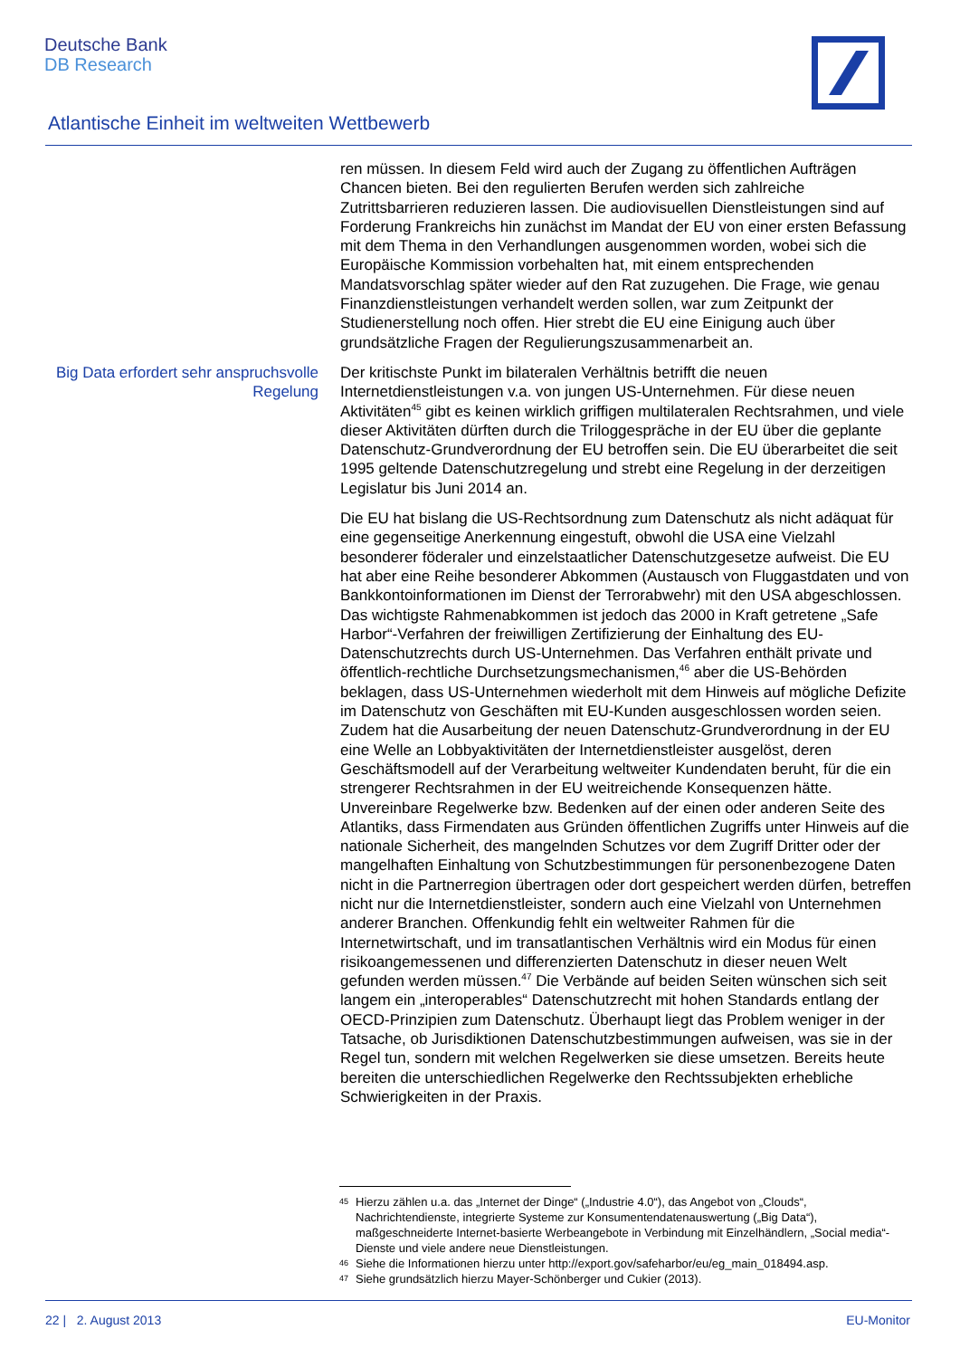Deutsche Bank
DB Research
Atlantische Einheit im weltweiten Wettbewerb
ren müssen. In diesem Feld wird auch der Zugang zu öffentlichen Aufträgen Chancen bieten. Bei den regulierten Berufen werden sich zahlreiche Zutrittsbarrieren reduzieren lassen. Die audiovisuellen Dienstleistungen sind auf Forderung Frankreichs hin zunächst im Mandat der EU von einer ersten Befassung mit dem Thema in den Verhandlungen ausgenommen worden, wobei sich die Europäische Kommission vorbehalten hat, mit einem entsprechenden Mandatsvorschlag später wieder auf den Rat zuzugehen. Die Frage, wie genau Finanzdienstleistungen verhandelt werden sollen, war zum Zeitpunkt der Studienerstellung noch offen. Hier strebt die EU eine Einigung auch über grundsätzliche Fragen der Regulierungszusammenarbeit an.
Big Data erfordert sehr anspruchsvolle Regelung
Der kritischste Punkt im bilateralen Verhältnis betrifft die neuen Internetdienstleistungen v.a. von jungen US-Unternehmen. Für diese neuen Aktivitäten<sup>45</sup> gibt es keinen wirklich griffigen multilateralen Rechtsrahmen, und viele dieser Aktivitäten dürften durch die Triloggespräche in der EU über die geplante Datenschutz-Grundverordnung der EU betroffen sein. Die EU überarbeitet die seit 1995 geltende Datenschutzregelung und strebt eine Regelung in der derzeitigen Legislatur bis Juni 2014 an.
Die EU hat bislang die US-Rechtsordnung zum Datenschutz als nicht adäquat für eine gegenseitige Anerkennung eingestuft, obwohl die USA eine Vielzahl besonderer föderaler und einzelstaatlicher Datenschutzgesetze aufweist. Die EU hat aber eine Reihe besonderer Abkommen (Austausch von Fluggastdaten und von Bankkontoinformationen im Dienst der Terrorabwehr) mit den USA abgeschlossen. Das wichtigste Rahmenabkommen ist jedoch das 2000 in Kraft getretene „Safe Harbor“-Verfahren der freiwilligen Zertifizierung der Einhaltung des EU-Datenschutzrechts durch US-Unternehmen. Das Verfahren enthält private und öffentlich-rechtliche Durchsetzungsmechanismen,<sup>46</sup> aber die US-Behörden beklagen, dass US-Unternehmen wiederholt mit dem Hinweis auf mögliche Defizite im Datenschutz von Geschäften mit EU-Kunden ausgeschlossen worden seien. Zudem hat die Ausarbeitung der neuen Datenschutz-Grundverordnung in der EU eine Welle an Lobbyaktivitäten der Internetdienstleister ausgelöst, deren Geschäftsmodell auf der Verarbeitung weltweiter Kundendaten beruht, für die ein strengerer Rechtsrahmen in der EU weitreichende Konsequenzen hätte. Unvereinbare Regelwerke bzw. Bedenken auf der einen oder anderen Seite des Atlantiks, dass Firmendaten aus Gründen öffentlichen Zugriffs unter Hinweis auf die nationale Sicherheit, des mangelnden Schutzes vor dem Zugriff Dritter oder der mangelhaften Einhaltung von Schutzbestimmungen für personenbezogene Daten nicht in die Partnerregion übertragen oder dort gespeichert werden dürfen, betreffen nicht nur die Internetdienstleister, sondern auch eine Vielzahl von Unternehmen anderer Branchen. Offenkundig fehlt ein weltweiter Rahmen für die Internetwirtschaft, und im transatlantischen Verhältnis wird ein Modus für einen risikoangemessenen und differenzierten Datenschutz in dieser neuen Welt gefunden werden müssen.<sup>47</sup> Die Verbände auf beiden Seiten wünschen sich seit langem ein „interoperables“ Datenschutzrecht mit hohen Standards entlang der OECD-Prinzipien zum Datenschutz. Überhaupt liegt das Problem weniger in der Tatsache, ob Jurisdiktionen Datenschutzbestimmungen aufweisen, was sie in der Regel tun, sondern mit welchen Regelwerken sie diese umsetzen. Bereits heute bereiten die unterschiedlichen Regelwerke den Rechtssubjekten erhebliche Schwierigkeiten in der Praxis.
45 Hierzu zählen u.a. das „Internet der Dinge“ („Industrie 4.0“), das Angebot von „Clouds“, Nachrichtendienste, integrierte Systeme zur Konsumentendatenauswertung („Big Data“), maßgeschneiderte Internet-basierte Werbeangebote in Verbindung mit Einzelhändlern, „Social media“-Dienste und viele andere neue Dienstleistungen.
46 Siehe die Informationen hierzu unter http://export.gov/safeharbor/eu/eg_main_018494.asp.
47 Siehe grundsätzlich hierzu Mayer-Schönberger und Cukier (2013).
22 | 2. August 2013 EU-Monitor